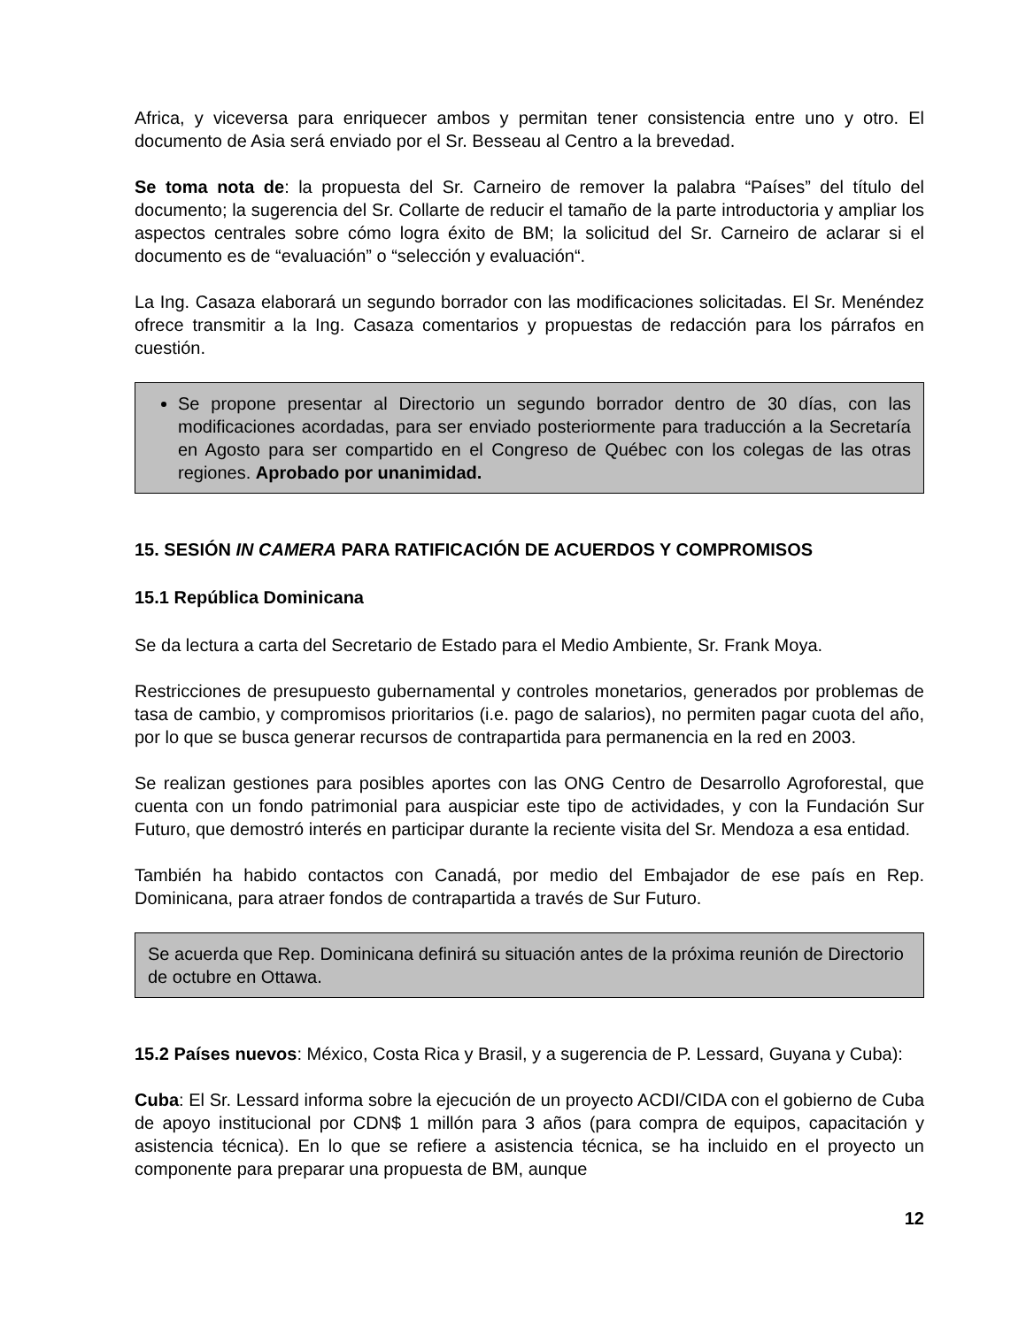Africa, y viceversa para enriquecer ambos y permitan tener consistencia entre uno y otro. El documento de Asia será enviado por el Sr. Besseau al Centro a la brevedad.
Se toma nota de: la propuesta del Sr. Carneiro de remover la palabra “Países” del título del documento; la sugerencia del Sr. Collarte de reducir el tamaño de la parte introductoria y ampliar los aspectos centrales sobre cómo logra éxito de BM; la solicitud del Sr. Carneiro de aclarar si el documento es de “evaluación” o “selección y evaluación“.
La Ing. Casaza elaborará un segundo borrador con las modificaciones solicitadas. El Sr. Menéndez ofrece transmitir a la Ing. Casaza comentarios y propuestas de redacción para los párrafos en cuestión.
Se propone presentar al Directorio un segundo borrador dentro de 30 días, con las modificaciones acordadas, para ser enviado posteriormente para traducción a la Secretaría en Agosto para ser compartido en el Congreso de Québec con los colegas de las otras regiones. Aprobado por unanimidad.
15. SESIÓN IN CAMERA PARA RATIFICACIÓN DE ACUERDOS Y COMPROMISOS
15.1 República Dominicana
Se da lectura a carta del Secretario de Estado para el Medio Ambiente, Sr. Frank Moya.
Restricciones de presupuesto gubernamental y controles monetarios, generados por problemas de tasa de cambio, y compromisos prioritarios (i.e. pago de salarios), no permiten pagar cuota del año, por lo que se busca generar recursos de contrapartida para permanencia en la red en 2003.
Se realizan gestiones para posibles aportes con las ONG Centro de Desarrollo Agroforestal, que cuenta con un fondo patrimonial para auspiciar este tipo de actividades, y con la Fundación Sur Futuro, que demostró interés en participar durante la reciente visita del Sr. Mendoza a esa entidad.
También ha habido contactos con Canadá, por medio del Embajador de ese país en Rep. Dominicana, para atraer fondos de contrapartida a través de Sur Futuro.
Se acuerda que Rep. Dominicana definirá su situación antes de la próxima reunión de Directorio de octubre en Ottawa.
15.2 Países nuevos: México, Costa Rica y Brasil, y a sugerencia de P. Lessard, Guyana y Cuba):
Cuba: El Sr. Lessard informa sobre la ejecución de un proyecto ACDI/CIDA con el gobierno de Cuba de apoyo institucional por CDN$ 1 millón para 3 años (para compra de equipos, capacitación y asistencia técnica). En lo que se refiere a asistencia técnica, se ha incluido en el proyecto un componente para preparar una propuesta de BM, aunque
12